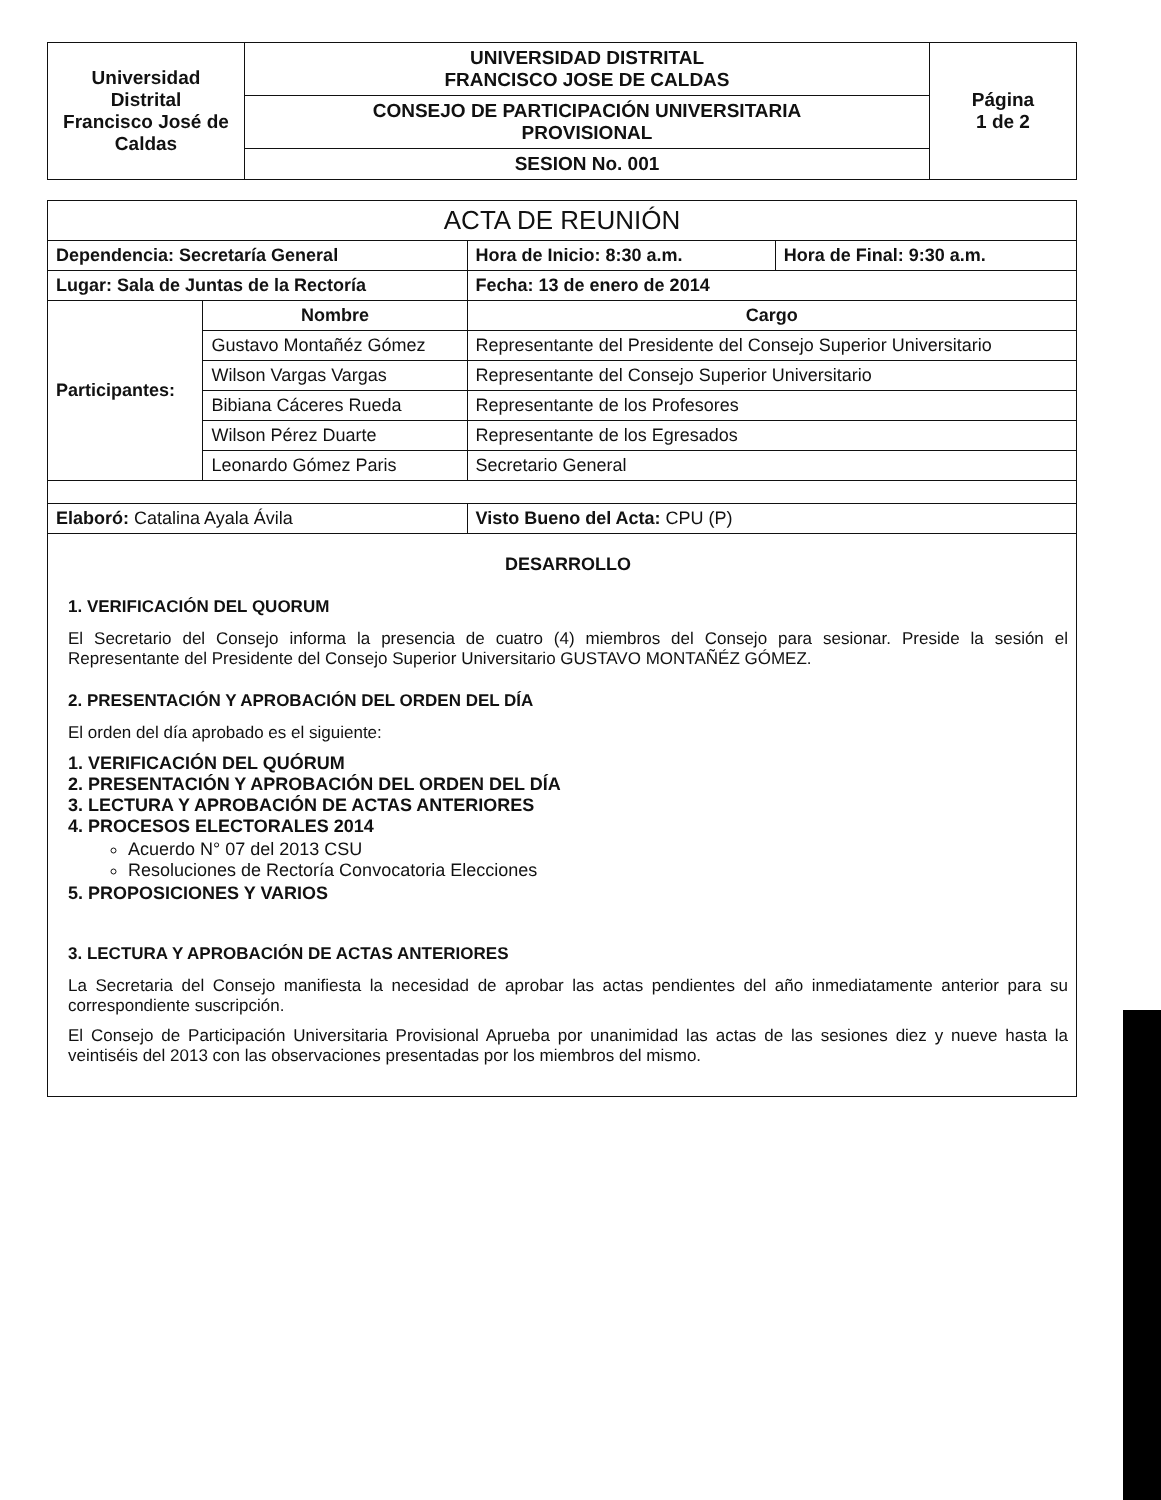| Universidad Distrital Francisco José de Caldas | UNIVERSIDAD DISTRITAL FRANCISCO JOSE DE CALDAS | Página 1 de 2 |
| | CONSEJO DE PARTICIPACIÓN UNIVERSITARIA PROVISIONAL | |
| | SESION No. 001 | |
| ACTA DE REUNIÓN | | | |
| --- | --- | --- | --- |
| Dependencia: Secretaría General | | Hora de Inicio: 8:30 a.m. | Hora de Final: 9:30 a.m. |
| Lugar: Sala de Juntas de la Rectoría | | Fecha: 13 de enero de 2014 | |
| Participantes: | Nombre | Cargo | |
| | Gustavo Montañéz Gómez | Representante del Presidente del Consejo Superior Universitario | |
| | Wilson Vargas Vargas | Representante del Consejo Superior Universitario | |
| | Bibiana Cáceres Rueda | Representante de los Profesores | |
| | Wilson Pérez Duarte | Representante de los Egresados | |
| | Leonardo Gómez Paris | Secretario General | |
| Elaboró: Catalina Ayala Ávila | | Visto Bueno del Acta: CPU (P) | |
DESARROLLO
1. VERIFICACIÓN DEL QUORUM
El Secretario del Consejo informa la presencia de cuatro (4) miembros del Consejo para sesionar. Preside la sesión el Representante del Presidente del Consejo Superior Universitario GUSTAVO MONTAÑÉZ GÓMEZ.
2. PRESENTACIÓN Y APROBACIÓN DEL ORDEN DEL DÍA
El orden del día aprobado es el siguiente:
1. VERIFICACIÓN DEL QUÓRUM
2. PRESENTACIÓN Y APROBACIÓN DEL ORDEN DEL DÍA
3. LECTURA Y APROBACIÓN DE ACTAS ANTERIORES
4. PROCESOS ELECTORALES 2014
Acuerdo N° 07 del 2013 CSU
Resoluciones de Rectoría Convocatoria Elecciones
5. PROPOSICIONES Y VARIOS
3. LECTURA Y APROBACIÓN DE ACTAS ANTERIORES
La Secretaria del Consejo manifiesta la necesidad de aprobar las actas pendientes del año inmediatamente anterior para su correspondiente suscripción.
El Consejo de Participación Universitaria Provisional Aprueba por unanimidad las actas de las sesiones diez y nueve hasta la veintiséis del 2013 con las observaciones presentadas por los miembros del mismo.